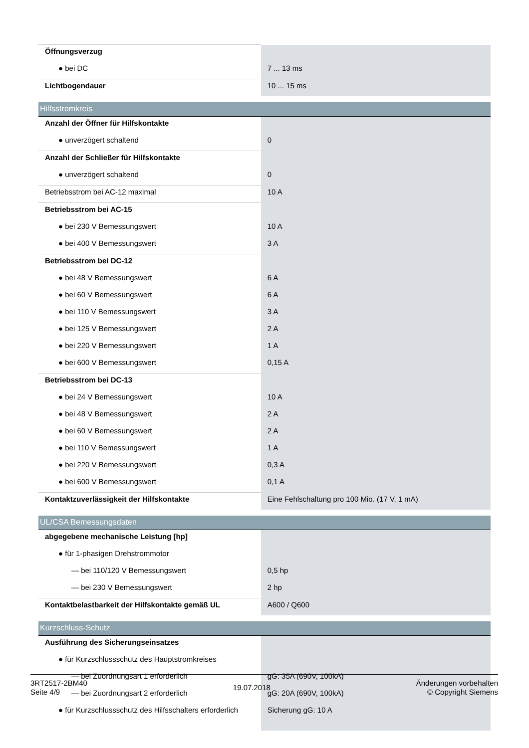| Öffnungsverzug | |
| ● bei DC | 7 ... 13 ms |
| Lichtbogendauer | 10 ... 15 ms |
| Hilfsstromkreis | |
| Anzahl der Öffner für Hilfskontakte | |
| ● unverzögert schaltend | 0 |
| Anzahl der Schließer für Hilfskontakte | |
| ● unverzögert schaltend | 0 |
| Betriebsstrom bei AC-12 maximal | 10 A |
| Betriebsstrom bei AC-15 | |
| ● bei 230 V Bemessungswert | 10 A |
| ● bei 400 V Bemessungswert | 3 A |
| Betriebsstrom bei DC-12 | |
| ● bei 48 V Bemessungswert | 6 A |
| ● bei 60 V Bemessungswert | 6 A |
| ● bei 110 V Bemessungswert | 3 A |
| ● bei 125 V Bemessungswert | 2 A |
| ● bei 220 V Bemessungswert | 1 A |
| ● bei 600 V Bemessungswert | 0,15 A |
| Betriebsstrom bei DC-13 | |
| ● bei 24 V Bemessungswert | 10 A |
| ● bei 48 V Bemessungswert | 2 A |
| ● bei 60 V Bemessungswert | 2 A |
| ● bei 110 V Bemessungswert | 1 A |
| ● bei 220 V Bemessungswert | 0,3 A |
| ● bei 600 V Bemessungswert | 0,1 A |
| Kontaktzuverlässigkeit der Hilfskontakte | Eine Fehlschaltung pro 100 Mio. (17 V, 1 mA) |
| UL/CSA Bemessungsdaten | |
| abgegebene mechanische Leistung [hp] | |
| ● für 1-phasigen Drehstrommotor | |
| — bei 110/120 V Bemessungswert | 0,5 hp |
| — bei 230 V Bemessungswert | 2 hp |
| Kontaktbelastbarkeit der Hilfskontakte gemäß UL | A600 / Q600 |
| Kurzschluss-Schutz | |
| Ausführung des Sicherungseinsatzes | |
| ● für Kurzschlussschutz des Hauptstromkreises | |
| — bei Zuordnungsart 1 erforderlich | gG: 35A (690V, 100kA) |
| — bei Zuordnungsart 2 erforderlich | gG: 20A (690V, 100kA) |
| ● für Kurzschlussschutz des Hilfsschalters erforderlich | Sicherung gG: 10 A |
3RT2517-2BM40
Seite 4/9
19.07.2018
Änderungen vorbehalten
© Copyright Siemens